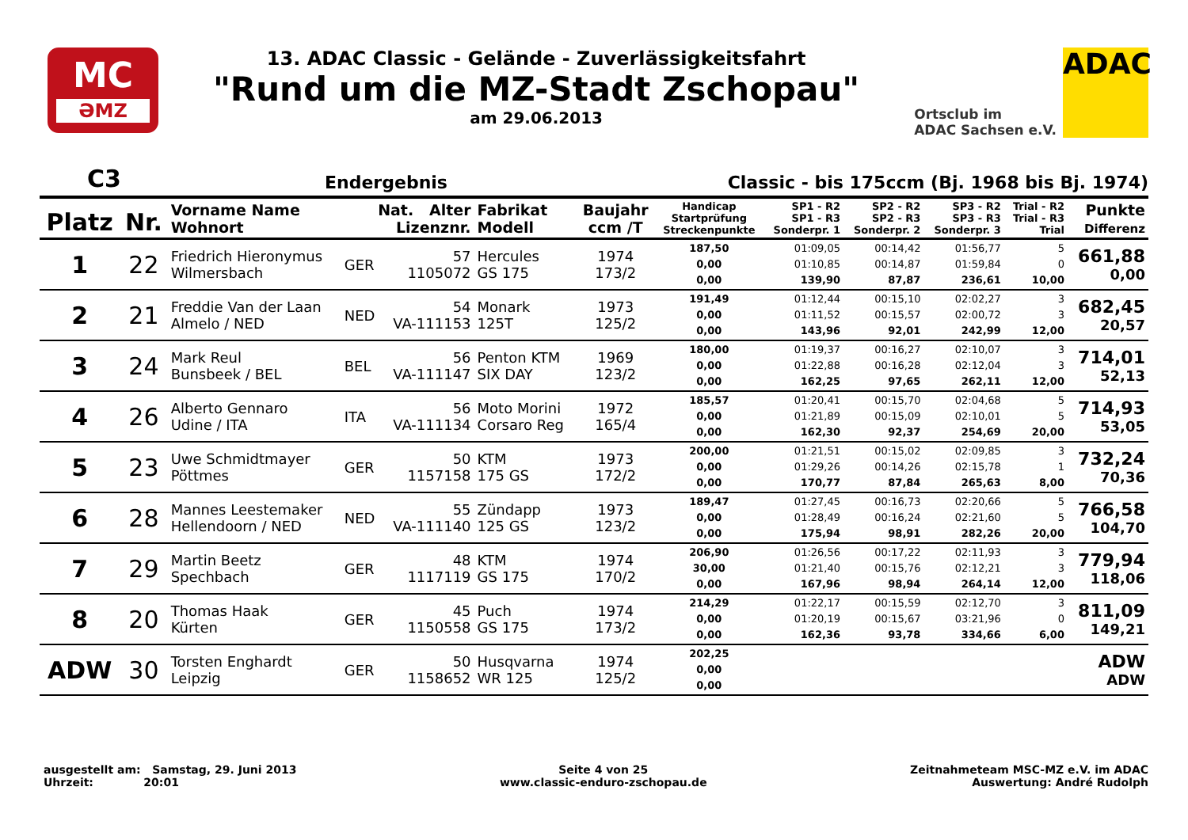MC
ƏMZ
13. ADAC Classic - Gelände - Zuverlässigkeitsfahrt
"Rund um die MZ-Stadt Zschopau"
am 29.06.2013
Ortsclub im
ADAC Sachsen e.V.
ADAC
C3
Endergebnis
Classic - bis 175ccm (Bj. 1968 bis Bj. 1974)
| Platz | Nr. | Vorname Name Wohnort | Nat. Alter Lizenznr. | | Fabrikat Modell | Baujahr ccm /T | Handicap Startprüfung Streckenpunkte | SP1 - R2 SP1 - R3 Sonderpr. 1 | SP2 - R2 SP2 - R3 Sonderpr. 2 | SP3 - R2 SP3 - R3 Sonderpr. 3 | Trial - R2 Trial - R3 Trial | Punkte Differenz |
| --- | --- | --- | --- | --- | --- | --- | --- | --- | --- | --- | --- | --- |
| 1 | 22 | Friedrich Hieronymus Wilmersbach | GER | 57 1105072 | Hercules GS 175 | 1974 173/2 | 187,50 0,00 0,00 | 01:09,05 01:10,85 139,90 | 00:14,42 00:14,87 87,87 | 01:56,77 01:59,84 236,61 | 5 0 10,00 | 661,88 0,00 |
| 2 | 21 | Freddie Van der Laan Almelo / NED | NED | 54 VA-111153 | Monark 125T | 1973 125/2 | 191,49 0,00 0,00 | 01:12,44 01:11,52 143,96 | 00:15,10 00:15,57 92,01 | 02:02,27 02:00,72 242,99 | 3 3 12,00 | 682,45 20,57 |
| 3 | 24 | Mark Reul Bunsbeek / BEL | BEL | 56 VA-111147 | Penton KTM SIX DAY | 1969 123/2 | 180,00 0,00 0,00 | 01:19,37 01:22,88 162,25 | 00:16,27 00:16,28 97,65 | 02:10,07 02:12,04 262,11 | 3 3 12,00 | 714,01 52,13 |
| 4 | 26 | Alberto Gennaro Udine / ITA | ITA | 56 VA-111134 | Moto Morini Corsaro Reg | 1972 165/4 | 185,57 0,00 0,00 | 01:20,41 01:21,89 162,30 | 00:15,70 00:15,09 92,37 | 02:04,68 02:10,01 254,69 | 5 5 20,00 | 714,93 53,05 |
| 5 | 23 | Uwe Schmidtmayer Pöttmes | GER | 50 1157158 | KTM 175 GS | 1973 172/2 | 200,00 0,00 0,00 | 01:21,51 01:29,26 170,77 | 00:15,02 00:14,26 87,84 | 02:09,85 02:15,78 265,63 | 3 1 8,00 | 732,24 70,36 |
| 6 | 28 | Mannes Leestemaker Hellendoorn / NED | NED | 55 VA-111140 | Zündapp 125 GS | 1973 123/2 | 189,47 0,00 0,00 | 01:27,45 01:28,49 175,94 | 00:16,73 00:16,24 98,91 | 02:20,66 02:21,60 282,26 | 5 5 20,00 | 766,58 104,70 |
| 7 | 29 | Martin Beetz Spechbach | GER | 48 1117119 | KTM GS 175 | 1974 170/2 | 206,90 30,00 0,00 | 01:26,56 01:21,40 167,96 | 00:17,22 00:15,76 98,94 | 02:11,93 02:12,21 264,14 | 3 3 12,00 | 779,94 118,06 |
| 8 | 20 | Thomas Haak Kürten | GER | 45 1150558 | Puch GS 175 | 1974 173/2 | 214,29 0,00 0,00 | 01:22,17 01:20,19 162,36 | 00:15,59 00:15,67 93,78 | 02:12,70 03:21,96 334,66 | 3 0 6,00 | 811,09 149,21 |
| ADW | 30 | Torsten Enghardt Leipzig | GER | 50 1158652 | Husqvarna WR 125 | 1974 125/2 | 202,25 0,00 0,00 | | | | | ADW ADW |
ausgestellt am: Samstag, 29. Juni 2013
Uhrzeit: 20:01
Seite 4 von 25
www.classic-enduro-zschopau.de
Zeitnahmeteam MSC-MZ e.V. im ADAC
Auswertung: André Rudolph